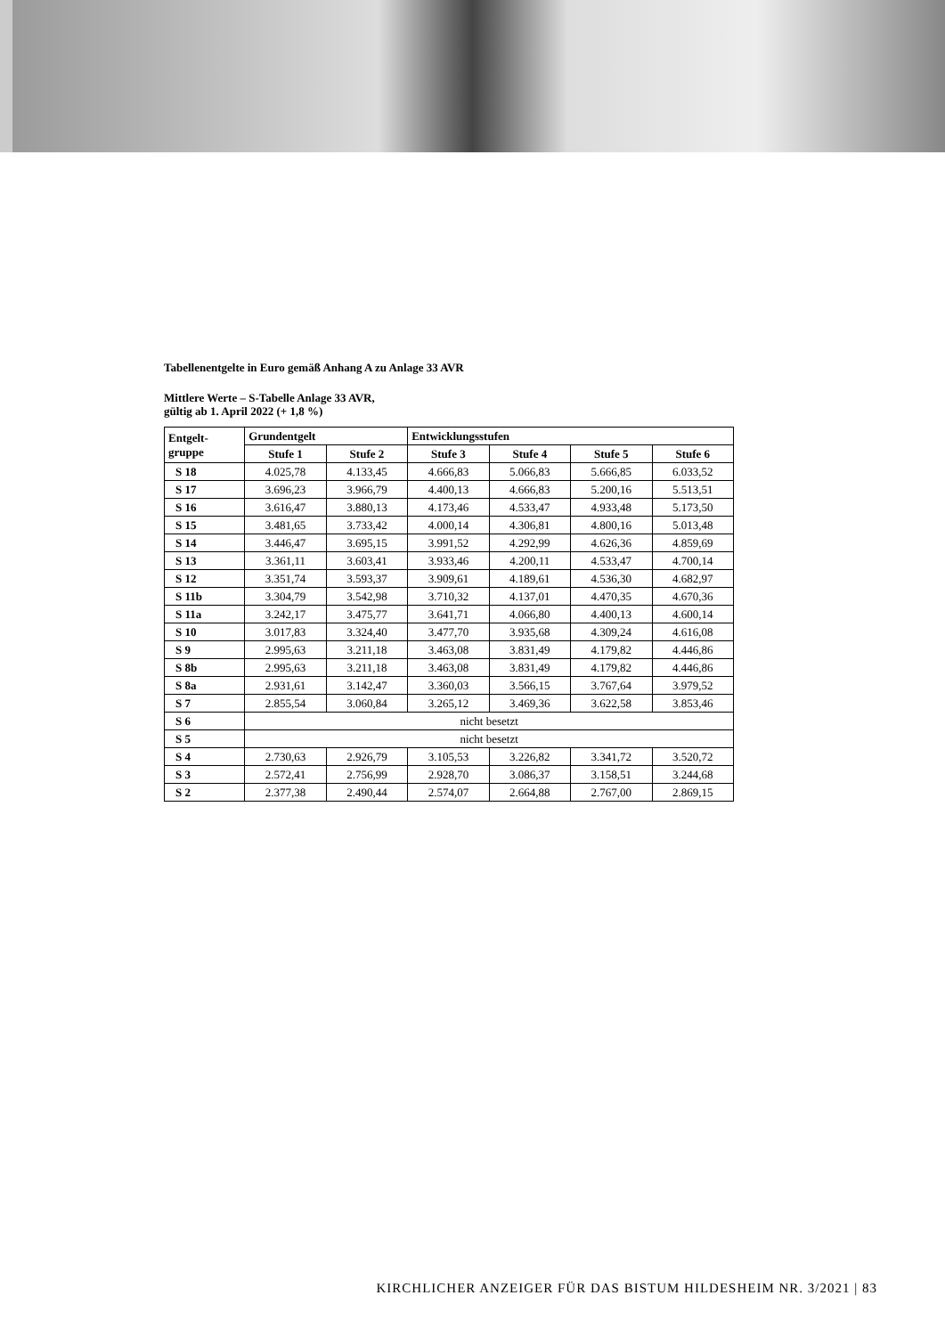Tabellenentgelte in Euro gemäß Anhang A zu Anlage 33 AVR
Mittlere Werte – S-Tabelle Anlage 33 AVR,
gültig ab 1. April 2022 (+ 1,8 %)
| Entgelt- gruppe | Grundentgelt | | Entwicklungsstufen | | | |
| --- | --- | --- | --- | --- | --- | --- |
| | Stufe 1 | Stufe 2 | Stufe 3 | Stufe 4 | Stufe 5 | Stufe 6 |
| S 18 | 4.025,78 | 4.133,45 | 4.666,83 | 5.066,83 | 5.666,85 | 6.033,52 |
| S 17 | 3.696,23 | 3.966,79 | 4.400,13 | 4.666,83 | 5.200,16 | 5.513,51 |
| S 16 | 3.616,47 | 3.880,13 | 4.173,46 | 4.533,47 | 4.933,48 | 5.173,50 |
| S 15 | 3.481,65 | 3.733,42 | 4.000,14 | 4.306,81 | 4.800,16 | 5.013,48 |
| S 14 | 3.446,47 | 3.695,15 | 3.991,52 | 4.292,99 | 4.626,36 | 4.859,69 |
| S 13 | 3.361,11 | 3.603,41 | 3.933,46 | 4.200,11 | 4.533,47 | 4.700,14 |
| S 12 | 3.351,74 | 3.593,37 | 3.909,61 | 4.189,61 | 4.536,30 | 4.682,97 |
| S 11b | 3.304,79 | 3.542,98 | 3.710,32 | 4.137,01 | 4.470,35 | 4.670,36 |
| S 11a | 3.242,17 | 3.475,77 | 3.641,71 | 4.066,80 | 4.400,13 | 4.600,14 |
| S 10 | 3.017,83 | 3.324,40 | 3.477,70 | 3.935,68 | 4.309,24 | 4.616,08 |
| S 9 | 2.995,63 | 3.211,18 | 3.463,08 | 3.831,49 | 4.179,82 | 4.446,86 |
| S 8b | 2.995,63 | 3.211,18 | 3.463,08 | 3.831,49 | 4.179,82 | 4.446,86 |
| S 8a | 2.931,61 | 3.142,47 | 3.360,03 | 3.566,15 | 3.767,64 | 3.979,52 |
| S 7 | 2.855,54 | 3.060,84 | 3.265,12 | 3.469,36 | 3.622,58 | 3.853,46 |
| S 6 | nicht besetzt | | | | | |
| S 5 | nicht besetzt | | | | | |
| S 4 | 2.730,63 | 2.926,79 | 3.105,53 | 3.226,82 | 3.341,72 | 3.520,72 |
| S 3 | 2.572,41 | 2.756,99 | 2.928,70 | 3.086,37 | 3.158,51 | 3.244,68 |
| S 2 | 2.377,38 | 2.490,44 | 2.574,07 | 2.664,88 | 2.767,00 | 2.869,15 |
KIRCHLICHER ANZEIGER FÜR DAS BISTUM HILDESHEIM NR. 3/2021 | 83